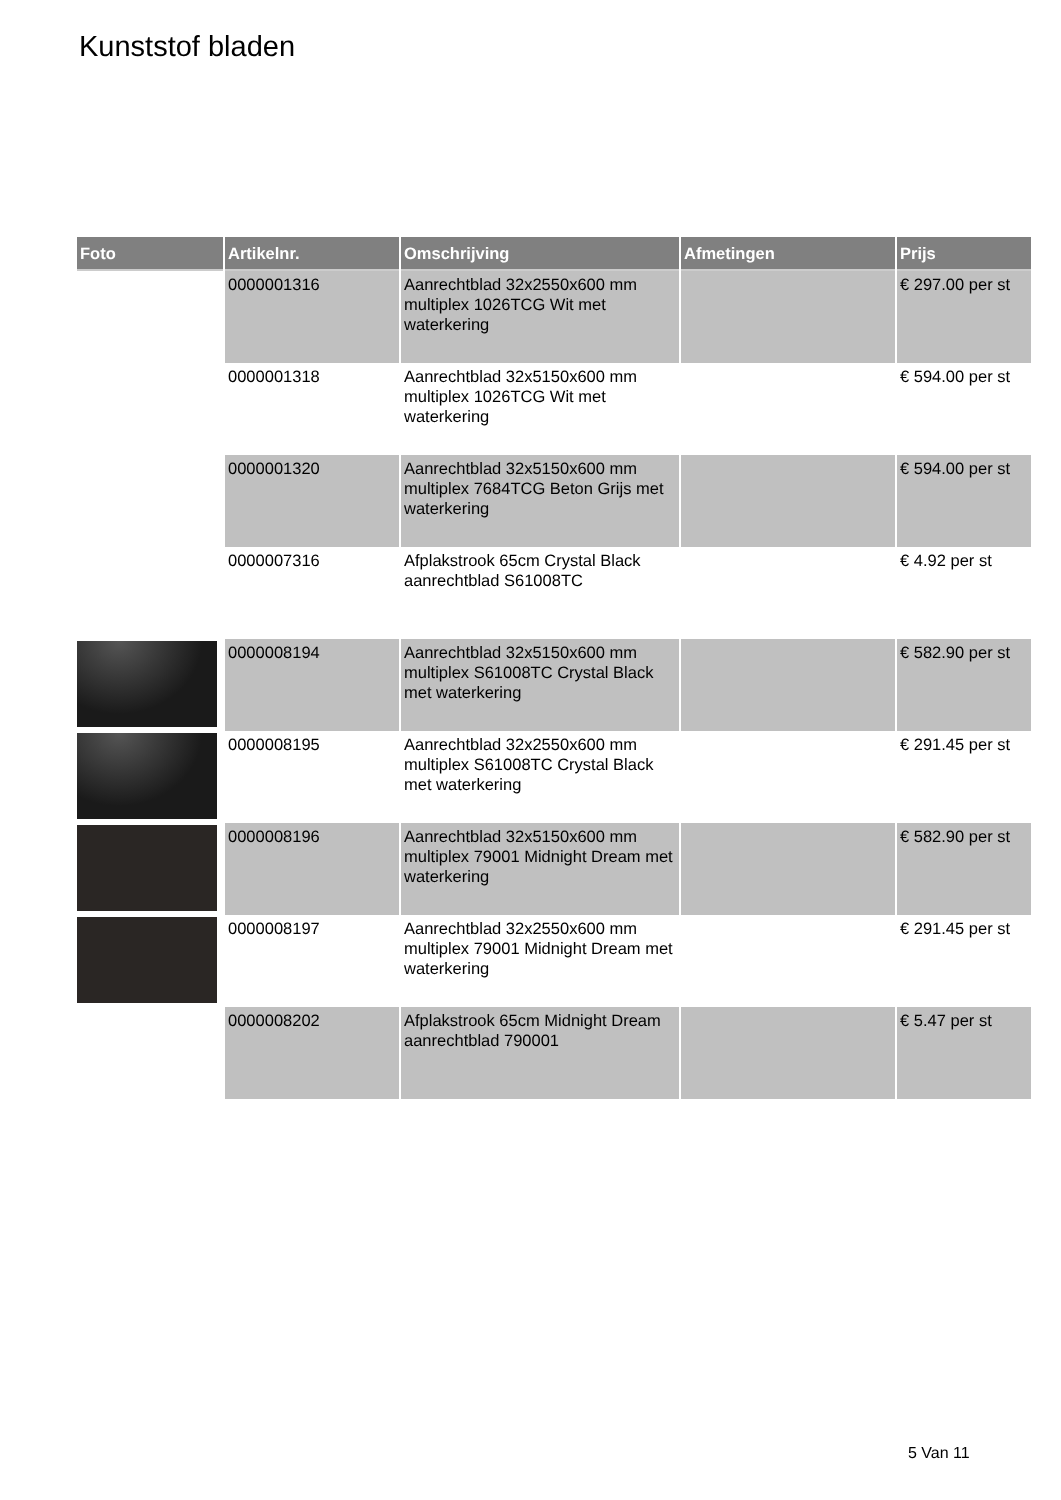Kunststof bladen
| Foto | Artikelnr. | Omschrijving | Afmetingen | Prijs |
| --- | --- | --- | --- | --- |
| | 0000001316 | Aanrechtblad 32x2550x600 mm multiplex 1026TCG Wit met waterkering | | € 297.00 per st |
| | 0000001318 | Aanrechtblad 32x5150x600 mm multiplex 1026TCG Wit met waterkering | | € 594.00 per st |
| | 0000001320 | Aanrechtblad 32x5150x600 mm multiplex 7684TCG Beton Grijs met waterkering | | € 594.00 per st |
| | 0000007316 | Afplakstrook 65cm Crystal Black aanrechtblad S61008TC | | € 4.92 per st |
| | 0000008194 | Aanrechtblad 32x5150x600 mm multiplex S61008TC Crystal Black met waterkering | | € 582.90 per st |
| | 0000008195 | Aanrechtblad 32x2550x600 mm multiplex S61008TC Crystal Black met waterkering | | € 291.45 per st |
| | 0000008196 | Aanrechtblad 32x5150x600 mm multiplex 79001 Midnight Dream met waterkering | | € 582.90 per st |
| | 0000008197 | Aanrechtblad 32x2550x600 mm multiplex 79001 Midnight Dream met waterkering | | € 291.45 per st |
| | 0000008202 | Afplakstrook 65cm Midnight Dream aanrechtblad 790001 | | € 5.47 per st |
5 Van 11